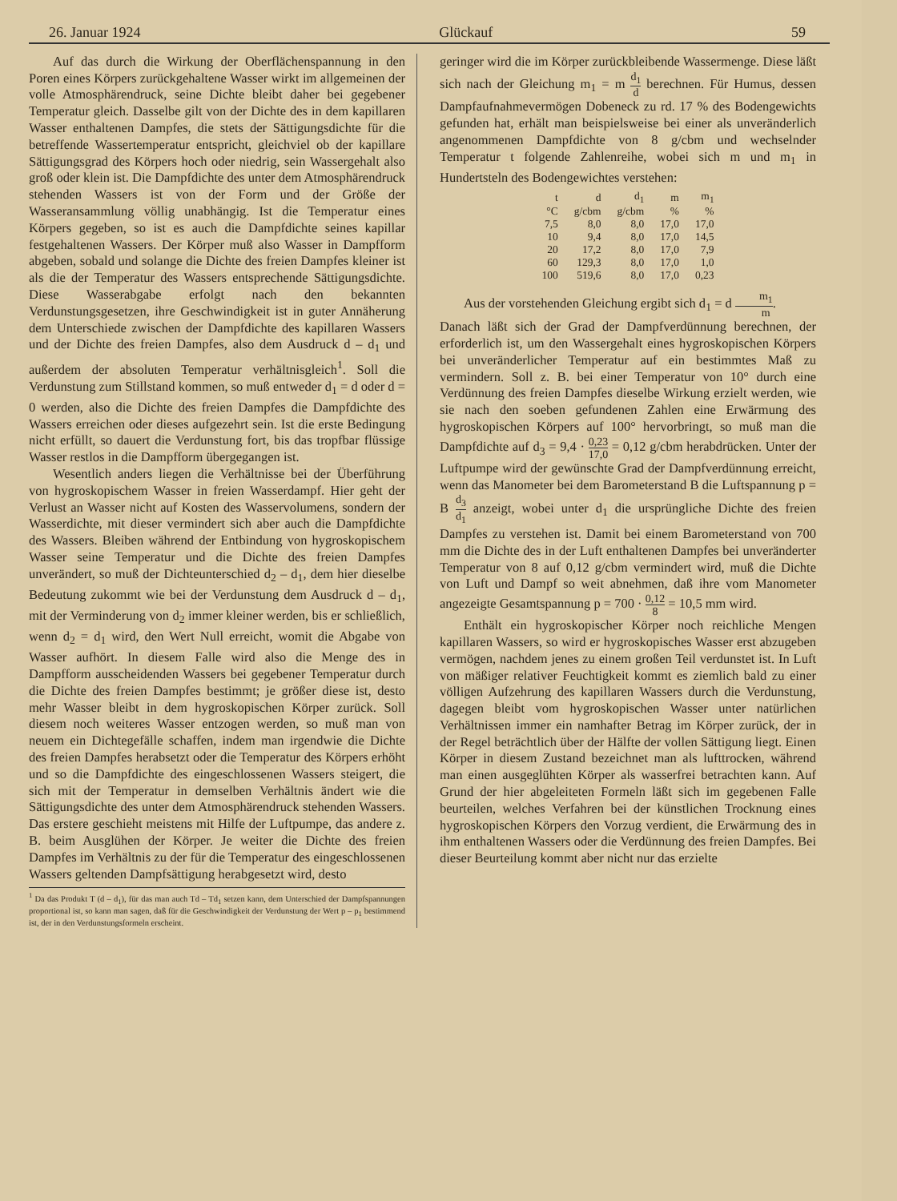26. Januar 1924 Glückauf 59
Auf das durch die Wirkung der Oberflächenspannung in den Poren eines Körpers zurückgehaltene Wasser wirkt im allgemeinen der volle Atmosphärendruck, seine Dichte bleibt daher bei gegebener Temperatur gleich. Dasselbe gilt von der Dichte des in dem kapillaren Wasser enthaltenen Dampfes, die stets der Sättigungsdichte für die betreffende Wassertemperatur entspricht, gleichviel ob der kapillare Sättigungsgrad des Körpers hoch oder niedrig, sein Wassergehalt also groß oder klein ist. Die Dampfdichte des unter dem Atmosphärendruck stehenden Wassers ist von der Form und der Größe der Wasseransammlung völlig unabhängig. Ist die Temperatur eines Körpers gegeben, so ist es auch die Dampfdichte seines kapillar festgehaltenen Wassers. Der Körper muß also Wasser in Dampfform abgeben, sobald und solange die Dichte des freien Dampfes kleiner ist als die der Temperatur des Wassers entsprechende Sättigungsdichte. Diese Wasserabgabe erfolgt nach den bekannten Verdunstungsgesetzen, ihre Geschwindigkeit ist in guter Annäherung dem Unterschiede zwischen der Dampfdichte des kapillaren Wassers und der Dichte des freien Dampfes, also dem Ausdruck d – d<sub>1</sub> und außerdem der absoluten Temperatur verhältnisgleich<sup>1</sup>. Soll die Verdunstung zum Stillstand kommen, so muß entweder d<sub>1</sub> = d oder d = 0 werden, also die Dichte des freien Dampfes die Dampfdichte des Wassers erreichen oder dieses aufgezehrt sein. Ist die erste Bedingung nicht erfüllt, so dauert die Verdunstung fort, bis das tropfbar flüssige Wasser restlos in die Dampfform übergegangen ist.
Wesentlich anders liegen die Verhältnisse bei der Überführung von hygroskopischem Wasser in freien Wasserdampf. Hier geht der Verlust an Wasser nicht auf Kosten des Wasservolumens, sondern der Wasserdichte, mit dieser vermindert sich aber auch die Dampfdichte des Wassers. Bleiben während der Entbindung von hygroskopischem Wasser seine Temperatur und die Dichte des freien Dampfes unverändert, so muß der Dichteunterschied d<sub>2</sub> – d<sub>1</sub>, dem hier dieselbe Bedeutung zukommt wie bei der Verdunstung dem Ausdruck d – d<sub>1</sub>, mit der Verminderung von d<sub>2</sub> immer kleiner werden, bis er schließlich, wenn d<sub>2</sub> = d<sub>1</sub> wird, den Wert Null erreicht, womit die Abgabe von Wasser aufhört. In diesem Falle wird also die Menge des in Dampfform ausscheidenden Wassers bei gegebener Temperatur durch die Dichte des freien Dampfes bestimmt; je größer diese ist, desto mehr Wasser bleibt in dem hygroskopischen Körper zurück. Soll diesem noch weiteres Wasser entzogen werden, so muß man von neuem ein Dichtegefälle schaffen, indem man irgendwie die Dichte des freien Dampfes herabsetzt oder die Temperatur des Körpers erhöht und so die Dampfdichte des eingeschlossenen Wassers steigert, die sich mit der Temperatur in demselben Verhältnis ändert wie die Sättigungsdichte des unter dem Atmosphärendruck stehenden Wassers. Das erstere geschieht meistens mit Hilfe der Luftpumpe, das andere z. B. beim Ausglühen der Körper. Je weiter die Dichte des freien Dampfes im Verhältnis zu der für die Temperatur des eingeschlossenen Wassers geltenden Dampfsättigung herabgesetzt wird, desto
<sup>1</sup> Da das Produkt T (d – d<sub>1</sub>), für das man auch Td – Td<sub>1</sub> setzen kann, dem Unterschied der Dampfspannungen proportional ist, so kann man sagen, daß für die Geschwindigkeit der Verdunstung der Wert p – p<sub>1</sub> bestimmend ist, der in den Verdunstungsformeln erscheint.
geringer wird die im Körper zurückbleibende Wassermenge. Diese läßt sich nach der Gleichung m<sub>1</sub> = m d<sub>1</sub> d berechnen. Für Humus, dessen Dampfaufnahmevermögen Dobeneck zu rd. 17 % des Bodengewichts gefunden hat, erhält man beispielsweise bei einer als unveränderlich angenommenen Dampfdichte von 8 g/cbm und wechselnder Temperatur t folgende Zahlenreihe, wobei sich m und m<sub>1</sub> in Hundertsteln des Bodengewichtes verstehen:
| t | d | d<sub>1</sub> | m | m<sub>1</sub> |
| --- | --- | --- | --- | --- |
| °C | g/cbm | g/cbm | % | % |
| 7,5 | 8,0 | 8,0 | 17,0 | 17,0 |
| 10 | 9,4 | 8,0 | 17,0 | 14,5 |
| 20 | 17,2 | 8,0 | 17,0 | 7,9 |
| 60 | 129,3 | 8,0 | 17,0 | 1,0 |
| 100 | 519,6 | 8,0 | 17,0 | 0,23 |
Aus der vorstehenden Gleichung ergibt sich d<sub>1</sub> = d m<sub>1</sub> m.
Danach läßt sich der Grad der Dampfverdünnung berechnen, der erforderlich ist, um den Wassergehalt eines hygroskopischen Körpers bei unveränderlicher Temperatur auf ein bestimmtes Maß zu vermindern. Soll z. B. bei einer Temperatur von 10° durch eine Verdünnung des freien Dampfes dieselbe Wirkung erzielt werden, wie sie nach den soeben gefundenen Zahlen eine Erwärmung des hygroskopischen Körpers auf 100° hervorbringt, so muß man die Dampfdichte auf d<sub>3</sub> = 9,4 · 0,23 17,0 = 0,12 g/cbm herabdrücken. Unter der Luftpumpe wird der gewünschte Grad der Dampfverdünnung erreicht, wenn das Manometer bei dem Barometerstand B die Luftspannung p = B d<sub>3</sub> d<sub>1</sub> anzeigt, wobei unter d<sub>1</sub> die ursprüngliche Dichte des freien Dampfes zu verstehen ist. Damit bei einem Barometerstand von 700 mm die Dichte des in der Luft enthaltenen Dampfes bei unveränderter Temperatur von 8 auf 0,12 g/cbm vermindert wird, muß die Dichte von Luft und Dampf so weit abnehmen, daß ihre vom Manometer angezeigte Gesamtspannung p = 700 · 0,12 8 = 10,5 mm wird.
Enthält ein hygroskopischer Körper noch reichliche Mengen kapillaren Wassers, so wird er hygroskopisches Wasser erst abzugeben vermögen, nachdem jenes zu einem großen Teil verdunstet ist. In Luft von mäßiger relativer Feuchtigkeit kommt es ziemlich bald zu einer völligen Aufzehrung des kapillaren Wassers durch die Verdunstung, dagegen bleibt vom hygroskopischen Wasser unter natürlichen Verhältnissen immer ein namhafter Betrag im Körper zurück, der in der Regel beträchtlich über der Hälfte der vollen Sättigung liegt. Einen Körper in diesem Zustand bezeichnet man als lufttrocken, während man einen ausgeglühten Körper als wasserfrei betrachten kann. Auf Grund der hier abgeleiteten Formeln läßt sich im gegebenen Falle beurteilen, welches Verfahren bei der künstlichen Trocknung eines hygroskopischen Körpers den Vorzug verdient, die Erwärmung des in ihm enthaltenen Wassers oder die Verdünnung des freien Dampfes. Bei dieser Beurteilung kommt aber nicht nur das erzielte